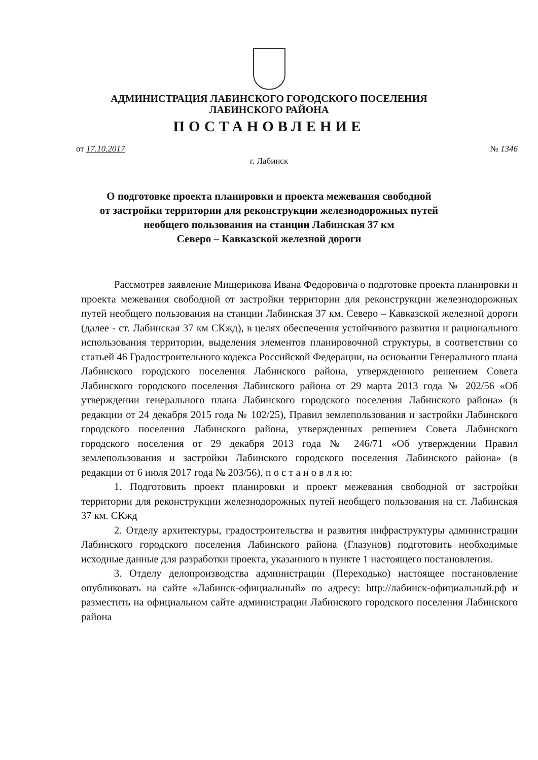АДМИНИСТРАЦИЯ ЛАБИНСКОГО ГОРОДСКОГО ПОСЕЛЕНИЯ
ЛАБИНСКОГО РАЙОНА
ПОСТАНОВЛЕНИЕ
от 17.10.2017 № 1346
г. Лабинск
О подготовке проекта планировки и проекта межевания свободной
от застройки территории для реконструкции железнодорожных путей
необщего пользования на станции Лабинская 37 км
Северо – Кавказской железной дороги
Рассмотрев заявление Мищерикова Ивана Федоровича о подготовке проекта планировки и проекта межевания свободной от застройки территории для реконструкции железнодорожных путей необщего пользования на станции Лабинская 37 км. Северо – Кавказской железной дороги (далее - ст. Лабинская 37 км СКжд), в целях обеспечения устойчивого развития и рационального использования территории, выделения элементов планировочной структуры, в соответствии со статьей 46 Градостроительного кодекса Российской Федерации, на основании Генерального плана Лабинского городского поселения Лабинского района, утвержденного решением Совета Лабинского городского поселения Лабинского района от 29 марта 2013 года № 202/56 «Об утверждении генерального плана Лабинского городского поселения Лабинского района» (в редакции от 24 декабря 2015 года № 102/25), Правил землепользования и застройки Лабинского городского поселения Лабинского района, утвержденных решением Совета Лабинского городского поселения от 29 декабря 2013 года № 246/71 «Об утверждении Правил землепользования и застройки Лабинского городского поселения Лабинского района» (в редакции от 6 июля 2017 года № 203/56), п о с т а н о в л я ю:
1. Подготовить проект планировки и проект межевания свободной от застройки территории для реконструкции железнодорожных путей необщего пользования на ст. Лабинская 37 км. СКжд
2. Отделу архитектуры, градостроительства и развития инфраструктуры администрации Лабинского городского поселения Лабинского района (Глазунов) подготовить необходимые исходные данные для разработки проекта, указанного в пункте 1 настоящего постановления.
3. Отделу делопроизводства администрации (Переходько) настоящее постановление опубликовать на сайте «Лабинск-официальный» по адресу: http://лабинск-официальный.рф и разместить на официальном сайте администрации Лабинского городского поселения Лабинского района